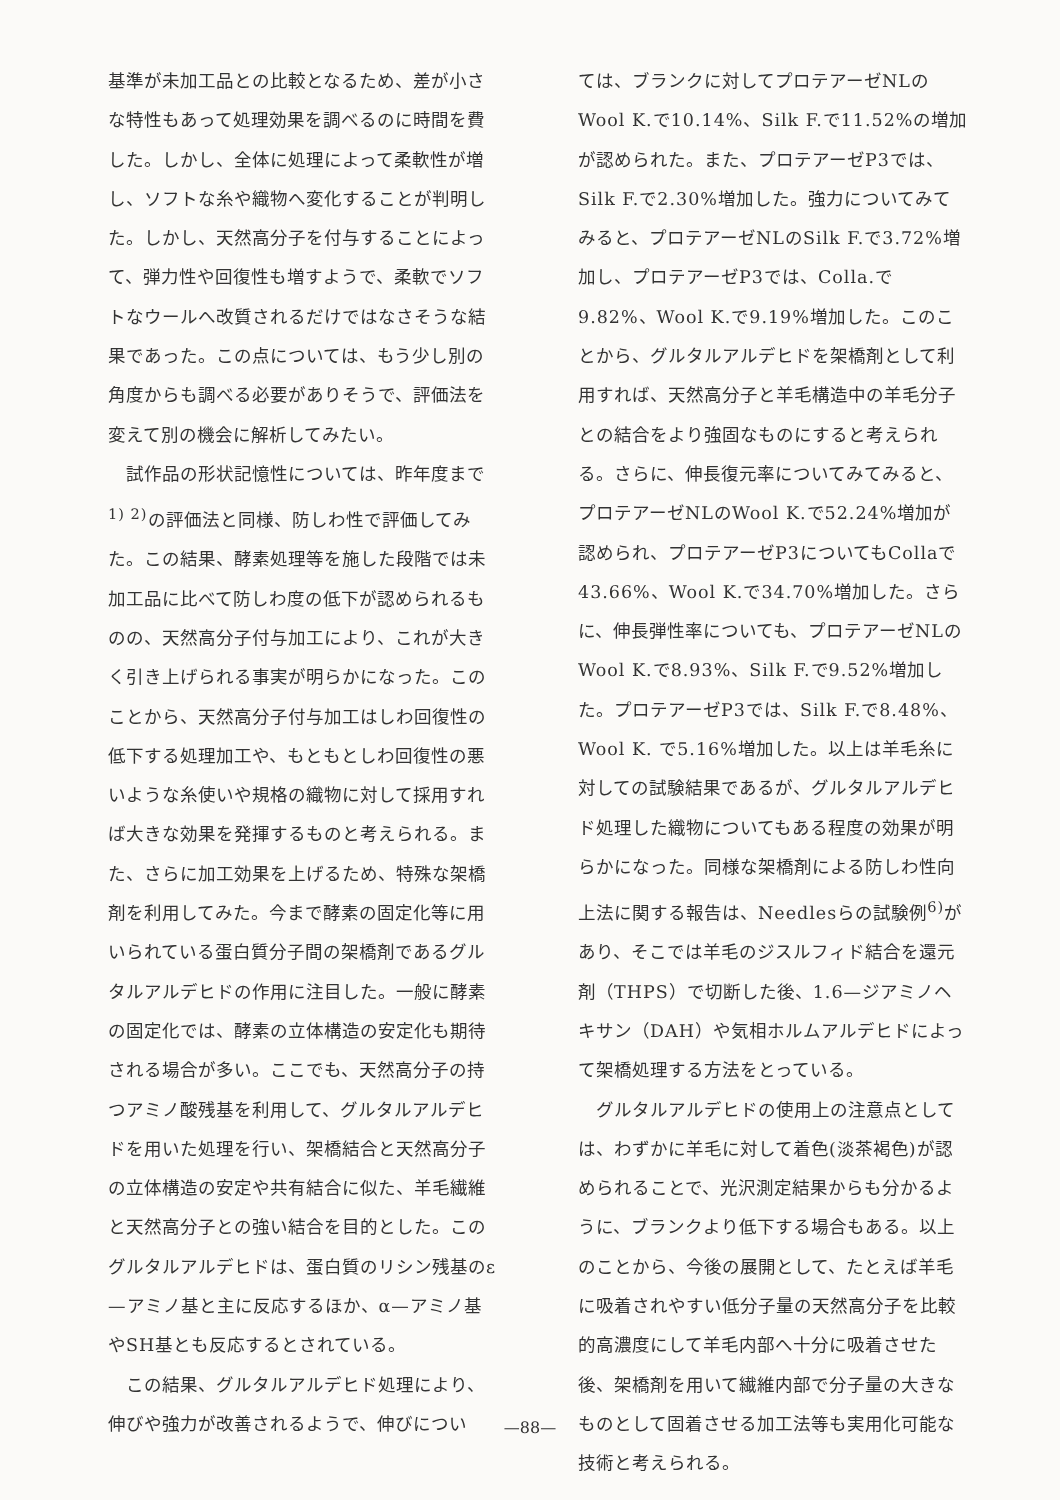基準が未加工品との比較となるため、差が小さな特性もあって処理効果を調べるのに時間を費した。しかし、全体に処理によって柔軟性が増し、ソフトな糸や織物へ変化することが判明した。しかし、天然高分子を付与することによって、弾力性や回復性も増すようで、柔軟でソフトなウールへ改質されるだけではなさそうな結果であった。この点については、もう少し別の角度からも調べる必要がありそうで、評価法を変えて別の機会に解析してみたい。
試作品の形状記憶性については、昨年度まで<sup>1) 2)</sup>の評価法と同様、防しわ性で評価してみた。この結果、酵素処理等を施した段階では未加工品に比べて防しわ度の低下が認められるものの、天然高分子付与加工により、これが大きく引き上げられる事実が明らかになった。このことから、天然高分子付与加工はしわ回復性の低下する処理加工や、もともとしわ回復性の悪いような糸使いや規格の織物に対して採用すれば大きな効果を発揮するものと考えられる。また、さらに加工効果を上げるため、特殊な架橋剤を利用してみた。今まで酵素の固定化等に用いられている蛋白質分子間の架橋剤であるグルタルアルデヒドの作用に注目した。一般に酵素の固定化では、酵素の立体構造の安定化も期待される場合が多い。ここでも、天然高分子の持つアミノ酸残基を利用して、グルタルアルデヒドを用いた処理を行い、架橋結合と天然高分子の立体構造の安定や共有結合に似た、羊毛繊維と天然高分子との強い結合を目的とした。このグルタルアルデヒドは、蛋白質のリシン残基のε—アミノ基と主に反応するほか、α—アミノ基やSH基とも反応するとされている。
この結果、グルタルアルデヒド処理により、伸びや強力が改善されるようで、伸びについ
ては、ブランクに対してプロテアーゼNLのWool K.で10.14%、Silk F.で11.52%の増加が認められた。また、プロテアーゼP3では、Silk F.で2.30%増加した。強力についてみてみると、プロテアーゼNLのSilk F.で3.72%増加し、プロテアーゼP3では、Colla.で9.82%、Wool K.で9.19%増加した。このことから、グルタルアルデヒドを架橋剤として利用すれば、天然高分子と羊毛構造中の羊毛分子との結合をより強固なものにすると考えられる。さらに、伸長復元率についてみてみると、プロテアーゼNLのWool K.で52.24%増加が認められ、プロテアーゼP3についてもCollaで43.66%、Wool K.で34.70%増加した。さらに、伸長弾性率についても、プロテアーゼNLのWool K.で8.93%、Silk F.で9.52%増加した。プロテアーゼP3では、Silk F.で8.48%、Wool K. で5.16%増加した。以上は羊毛糸に対しての試験結果であるが、グルタルアルデヒド処理した織物についてもある程度の効果が明らかになった。同様な架橋剤による防しわ性向上法に関する報告は、Needlesらの試験例<sup>6)</sup>があり、そこでは羊毛のジスルフィド結合を還元剤（THPS）で切断した後、1.6—ジアミノヘキサン（DAH）や気相ホルムアルデヒドによって架橋処理する方法をとっている。
グルタルアルデヒドの使用上の注意点としては、わずかに羊毛に対して着色(淡茶褐色)が認められることで、光沢測定結果からも分かるように、ブランクより低下する場合もある。以上のことから、今後の展開として、たとえば羊毛に吸着されやすい低分子量の天然高分子を比較的高濃度にして羊毛内部へ十分に吸着させた後、架橋剤を用いて繊維内部で分子量の大きなものとして固着させる加工法等も実用化可能な技術と考えられる。
—88—